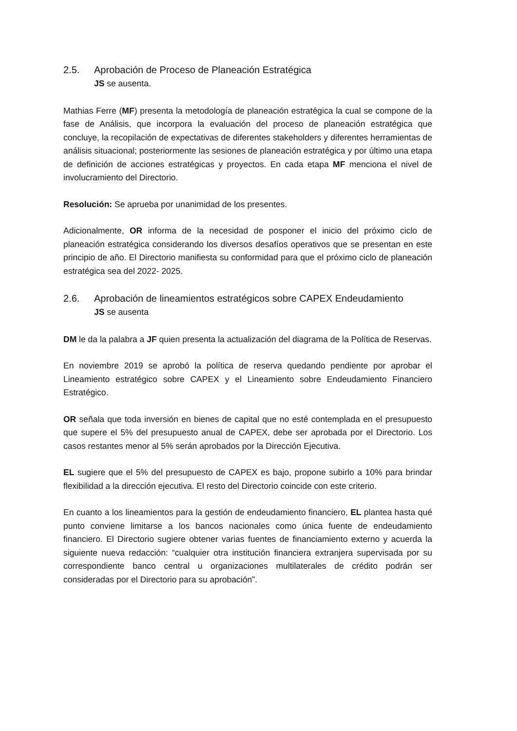2.5. Aprobación de Proceso de Planeación Estratégica
JS se ausenta.
Mathias Ferre (MF) presenta la metodología de planeación estratégica la cual se compone de la fase de Análisis, que incorpora la evaluación del proceso de planeación estratégica que concluye, la recopilación de expectativas de diferentes stakeholders y diferentes herramientas de análisis situacional; posteriormente las sesiones de planeación estratégica y por último una etapa de definición de acciones estratégicas y proyectos. En cada etapa MF menciona el nivel de involucramiento del Directorio.
Resolución: Se aprueba por unanimidad de los presentes.
Adicionalmente, OR informa de la necesidad de posponer el inicio del próximo ciclo de planeación estratégica considerando los diversos desafíos operativos que se presentan en este principio de año. El Directorio manifiesta su conformidad para que el próximo ciclo de planeación estratégica sea del 2022- 2025.
2.6. Aprobación de lineamientos estratégicos sobre CAPEX Endeudamiento
JS se ausenta
DM le da la palabra a JF quien presenta la actualización del diagrama de la Política de Reservas.
En noviembre 2019 se aprobó la política de reserva quedando pendiente por aprobar el Lineamiento estratégico sobre CAPEX y el Lineamiento sobre Endeudamiento Financiero Estratégico.
OR señala que toda inversión en bienes de capital que no esté contemplada en el presupuesto que supere el 5% del presupuesto anual de CAPEX, debe ser aprobada por el Directorio. Los casos restantes menor al 5% serán aprobados por la Dirección Ejecutiva.
EL sugiere que el 5% del presupuesto de CAPEX es bajo, propone subirlo a 10% para brindar flexibilidad a la dirección ejecutiva. El resto del Directorio coincide con este criterio.
En cuanto a los lineamientos para la gestión de endeudamiento financiero, EL plantea hasta qué punto conviene limitarse a los bancos nacionales como única fuente de endeudamiento financiero. El Directorio sugiere obtener varias fuentes de financiamiento externo y acuerda la siguiente nueva redacción: “cualquier otra institución financiera extranjera supervisada por su correspondiente banco central u organizaciones multilaterales de crédito podrán ser consideradas por el Directorio para su aprobación”.